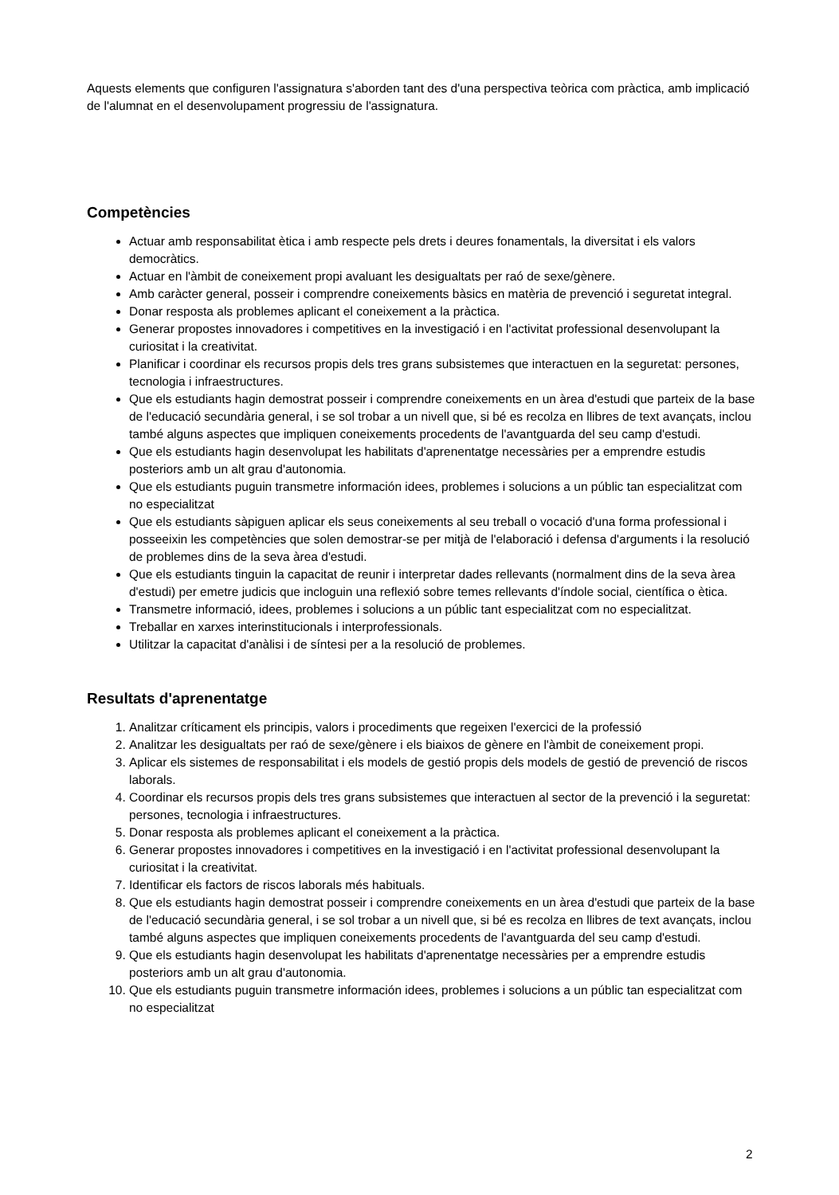Aquests elements que configuren l'assignatura s'aborden tant des d'una perspectiva teòrica com pràctica, amb implicació de l'alumnat en el desenvolupament progressiu de l'assignatura.
Competències
Actuar amb responsabilitat ètica i amb respecte pels drets i deures fonamentals, la diversitat i els valors democràtics.
Actuar en l'àmbit de coneixement propi avaluant les desigualtats per raó de sexe/gènere.
Amb caràcter general, posseir i comprendre coneixements bàsics en matèria de prevenció i seguretat integral.
Donar resposta als problemes aplicant el coneixement a la pràctica.
Generar propostes innovadores i competitives en la investigació i en l'activitat professional desenvolupant la curiositat i la creativitat.
Planificar i coordinar els recursos propis dels tres grans subsistemes que interactuen en la seguretat: persones, tecnologia i infraestructures.
Que els estudiants hagin demostrat posseir i comprendre coneixements en un àrea d'estudi que parteix de la base de l'educació secundària general, i se sol trobar a un nivell que, si bé es recolza en llibres de text avançats, inclou també alguns aspectes que impliquen coneixements procedents de l'avantguarda del seu camp d'estudi.
Que els estudiants hagin desenvolupat les habilitats d'aprenentatge necessàries per a emprendre estudis posteriors amb un alt grau d'autonomia.
Que els estudiants puguin transmetre información idees, problemes i solucions a un públic tan especialitzat com no especialitzat
Que els estudiants sàpiguen aplicar els seus coneixements al seu treball o vocació d'una forma professional i posseeixin les competències que solen demostrar-se per mitjà de l'elaboració i defensa d'arguments i la resolució de problemes dins de la seva àrea d'estudi.
Que els estudiants tinguin la capacitat de reunir i interpretar dades rellevants (normalment dins de la seva àrea d'estudi) per emetre judicis que incloguin una reflexió sobre temes rellevants d'índole social, científica o ètica.
Transmetre informació, idees, problemes i solucions a un públic tant especialitzat com no especialitzat.
Treballar en xarxes interinstitucionals i interprofessionals.
Utilitzar la capacitat d'anàlisi i de síntesi per a la resolució de problemes.
Resultats d'aprenentatge
1. Analitzar críticament els principis, valors i procediments que regeixen l'exercici de la professió
2. Analitzar les desigualtats per raó de sexe/gènere i els biaixos de gènere en l'àmbit de coneixement propi.
3. Aplicar els sistemes de responsabilitat i els models de gestió propis dels models de gestió de prevenció de riscos laborals.
4. Coordinar els recursos propis dels tres grans subsistemes que interactuen al sector de la prevenció i la seguretat: persones, tecnologia i infraestructures.
5. Donar resposta als problemes aplicant el coneixement a la pràctica.
6. Generar propostes innovadores i competitives en la investigació i en l'activitat professional desenvolupant la curiositat i la creativitat.
7. Identificar els factors de riscos laborals més habituals.
8. Que els estudiants hagin demostrat posseir i comprendre coneixements en un àrea d'estudi que parteix de la base de l'educació secundària general, i se sol trobar a un nivell que, si bé es recolza en llibres de text avançats, inclou també alguns aspectes que impliquen coneixements procedents de l'avantguarda del seu camp d'estudi.
9. Que els estudiants hagin desenvolupat les habilitats d'aprenentatge necessàries per a emprendre estudis posteriors amb un alt grau d'autonomia.
10. Que els estudiants puguin transmetre información idees, problemes i solucions a un públic tan especialitzat com no especialitzat
2